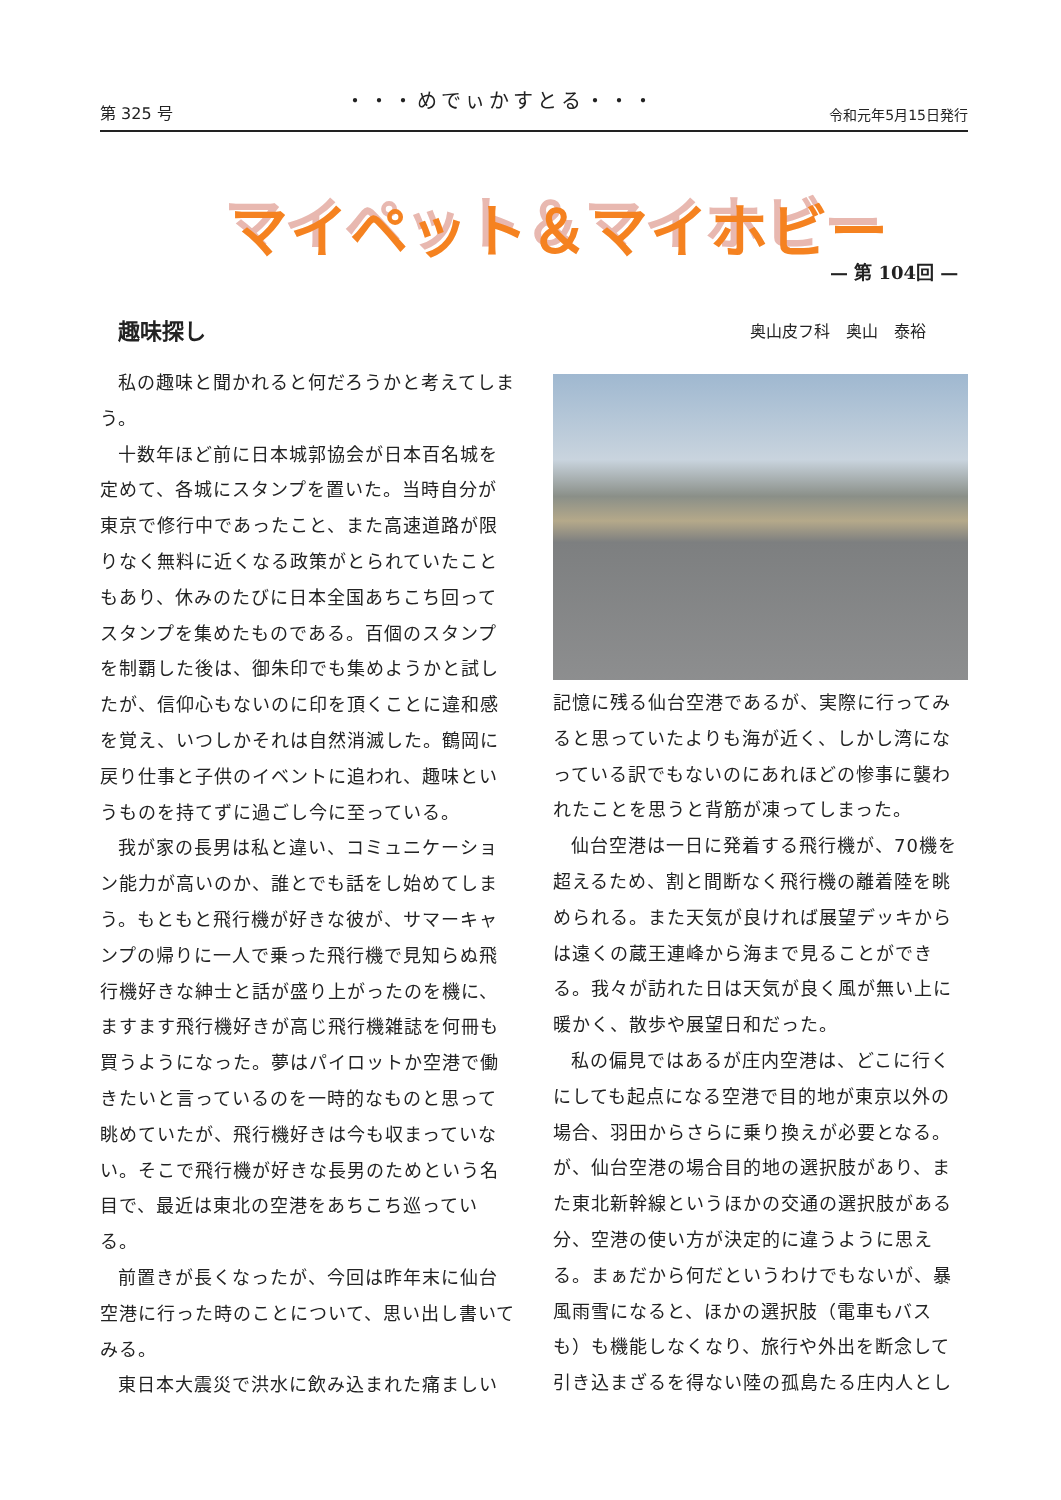第 325 号 ・・・めでぃかすとる・・・ 令和元年5月15日発行
マイペット＆マイホビー
— 第 104回 —
趣味探し 奥山皮フ科　奥山　泰裕
私の趣味と聞かれると何だろうかと考えてしまう。
十数年ほど前に日本城郭協会が日本百名城を定めて、各城にスタンプを置いた。当時自分が東京で修行中であったこと、また高速道路が限りなく無料に近くなる政策がとられていたこともあり、休みのたびに日本全国あちこち回ってスタンプを集めたものである。百個のスタンプを制覇した後は、御朱印でも集めようかと試したが、信仰心もないのに印を頂くことに違和感を覚え、いつしかそれは自然消滅した。鶴岡に戻り仕事と子供のイベントに追われ、趣味というものを持てずに過ごし今に至っている。
我が家の長男は私と違い、コミュニケーション能力が高いのか、誰とでも話をし始めてしまう。もともと飛行機が好きな彼が、サマーキャンプの帰りに一人で乗った飛行機で見知らぬ飛行機好きな紳士と話が盛り上がったのを機に、ますます飛行機好きが高じ飛行機雑誌を何冊も買うようになった。夢はパイロットか空港で働きたいと言っているのを一時的なものと思って眺めていたが、飛行機好きは今も収まっていない。そこで飛行機が好きな長男のためという名目で、最近は東北の空港をあちこち巡っている。
前置きが長くなったが、今回は昨年末に仙台空港に行った時のことについて、思い出し書いてみる。
東日本大震災で洪水に飲み込まれた痛ましい
記憶に残る仙台空港であるが、実際に行ってみると思っていたよりも海が近く、しかし湾になっている訳でもないのにあれほどの惨事に襲われたことを思うと背筋が凍ってしまった。
仙台空港は一日に発着する飛行機が、70機を超えるため、割と間断なく飛行機の離着陸を眺められる。また天気が良ければ展望デッキからは遠くの蔵王連峰から海まで見ることができる。我々が訪れた日は天気が良く風が無い上に暖かく、散歩や展望日和だった。
私の偏見ではあるが庄内空港は、どこに行くにしても起点になる空港で目的地が東京以外の場合、羽田からさらに乗り換えが必要となる。が、仙台空港の場合目的地の選択肢があり、また東北新幹線というほかの交通の選択肢がある分、空港の使い方が決定的に違うように思える。まぁだから何だというわけでもないが、暴風雨雪になると、ほかの選択肢（電車もバスも）も機能しなくなり、旅行や外出を断念して引き込まざるを得ない陸の孤島たる庄内人とし